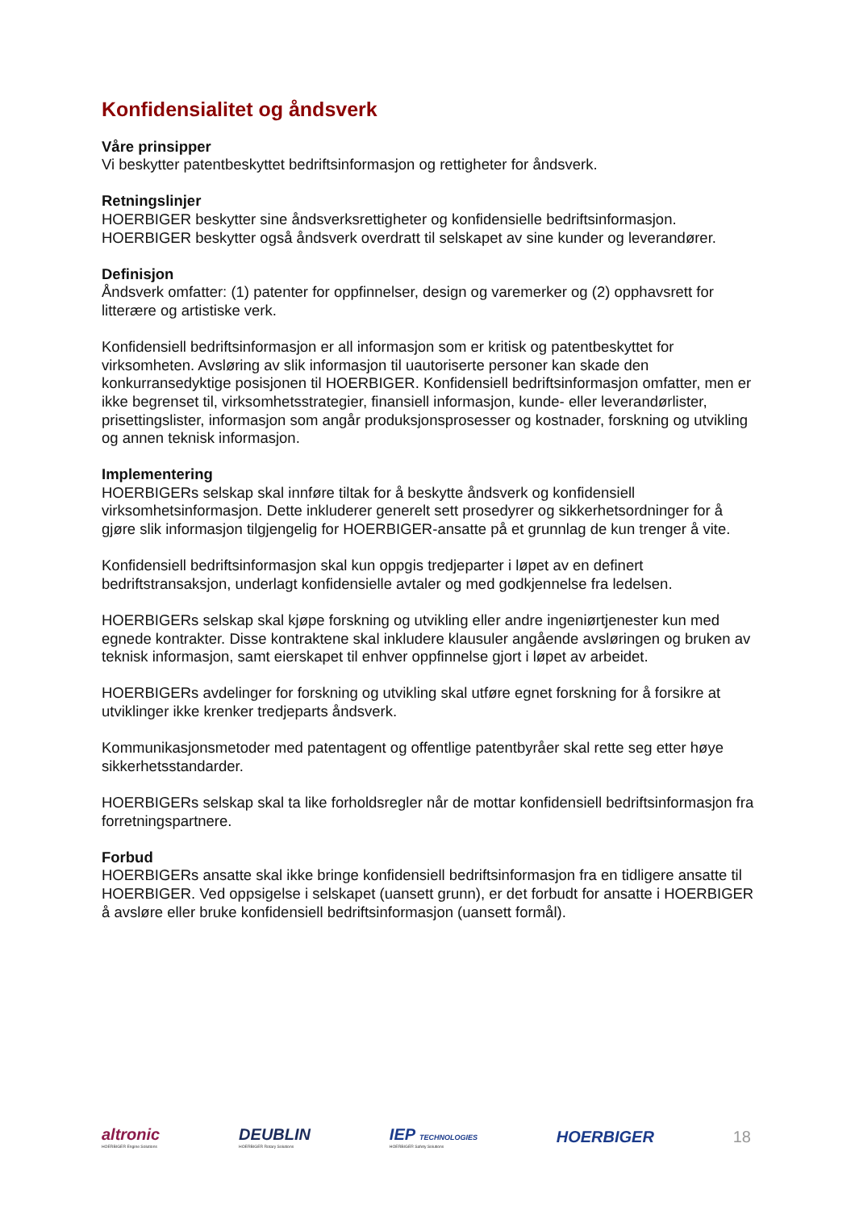Konfidensialitet og åndsverk
Våre prinsipper
Vi beskytter patentbeskyttet bedriftsinformasjon og rettigheter for åndsverk.
Retningslinjer
HOERBIGER beskytter sine åndsverksrettigheter og konfidensielle bedriftsinformasjon. HOERBIGER beskytter også åndsverk overdratt til selskapet av sine kunder og leverandører.
Definisjon
Åndsverk omfatter: (1) patenter for oppfinnelser, design og varemerker og (2) opphavsrett for litterære og artistiske verk.
Konfidensiell bedriftsinformasjon er all informasjon som er kritisk og patentbeskyttet for virksomheten. Avsløring av slik informasjon til uautoriserte personer kan skade den konkurransedyktige posisjonen til HOERBIGER. Konfidensiell bedriftsinformasjon omfatter, men er ikke begrenset til, virksomhetsstrategier, finansiell informasjon, kunde- eller leverandørlister, prisettingslister, informasjon som angår produksjonsprosesser og kostnader, forskning og utvikling og annen teknisk informasjon.
Implementering
HOERBIGERs selskap skal innføre tiltak for å beskytte åndsverk og konfidensiell virksomhetsinformasjon. Dette inkluderer generelt sett prosedyrer og sikkerhetsordninger for å gjøre slik informasjon tilgjengelig for HOERBIGER-ansatte på et grunnlag de kun trenger å vite.
Konfidensiell bedriftsinformasjon skal kun oppgis tredjeparter i løpet av en definert bedriftstransaksjon, underlagt konfidensielle avtaler og med godkjennelse fra ledelsen.
HOERBIGERs selskap skal kjøpe forskning og utvikling eller andre ingeniørtjenester kun med egnede kontrakter. Disse kontraktene skal inkludere klausuler angående avsløringen og bruken av teknisk informasjon, samt eierskapet til enhver oppfinnelse gjort i løpet av arbeidet.
HOERBIGERs avdelinger for forskning og utvikling skal utføre egnet forskning for å forsikre at utviklinger ikke krenker tredjeparts åndsverk.
Kommunikasjonsmetoder med patentagent og offentlige patentbyråer skal rette seg etter høye sikkerhetsstandarder.
HOERBIGERs selskap skal ta like forholdsregler når de mottar konfidensiell bedriftsinformasjon fra forretningspartnere.
Forbud
HOERBIGERs ansatte skal ikke bringe konfidensiell bedriftsinformasjon fra en tidligere ansatte til HOERBIGER. Ved oppsigelse i selskapet (uansett grunn), er det forbudt for ansatte i HOERBIGER å avsløre eller bruke konfidensiell bedriftsinformasjon (uansett formål).
altronic
HOERBIGER Engine Solutions
DEUBLIN
HOERBIGER Rotary Solutions
IEP TECHNOLOGIES
HOERBIGER Safety Solutions
HOERBIGER 18